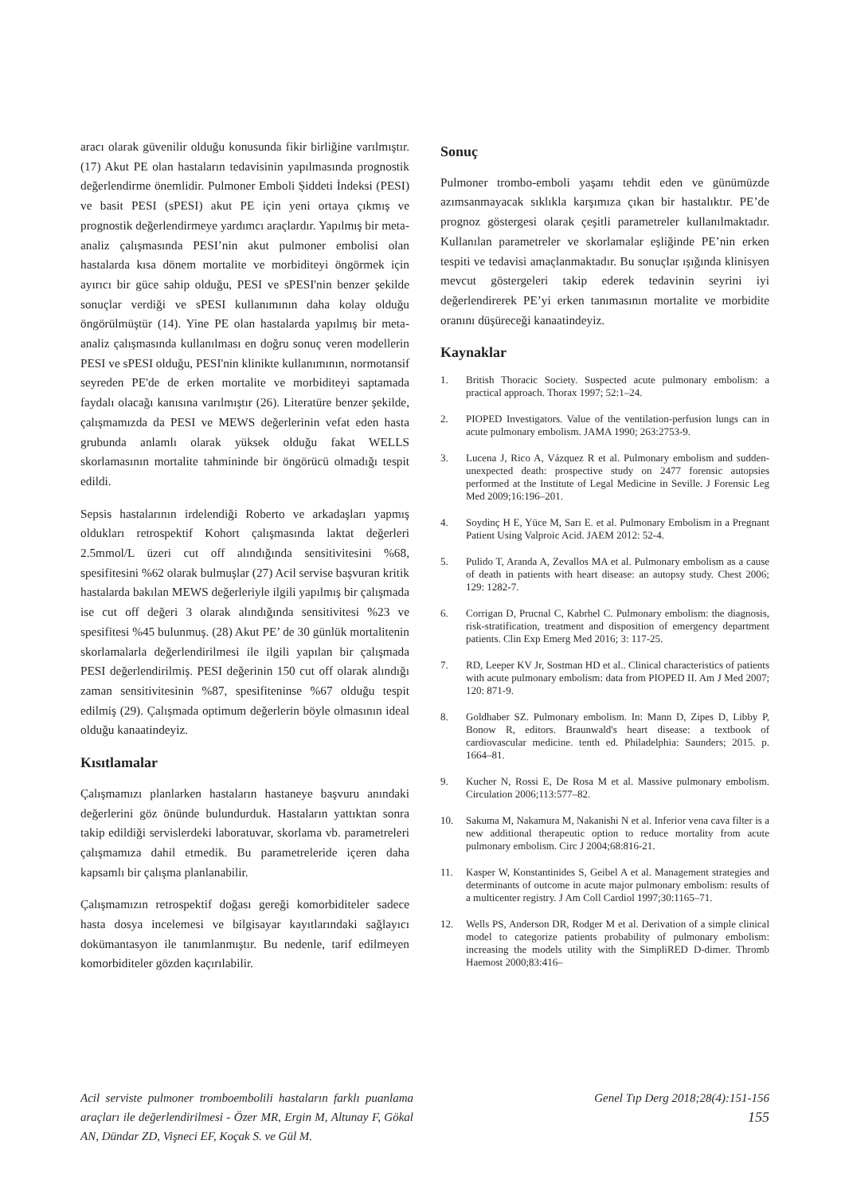aracı olarak güvenilir olduğu konusunda fikir birliğine varılmıştır. (17) Akut PE olan hastaların tedavisinin yapılmasında prognostik değerlendirme önemlidir. Pulmoner Emboli Şiddeti İndeksi (PESI) ve basit PESI (sPESI) akut PE için yeni ortaya çıkmış ve prognostik değerlendirmeye yardımcı araçlardır. Yapılmış bir meta-analiz çalışmasında PESI’nin akut pulmoner embolisi olan hastalarda kısa dönem mortalite ve morbiditeyi öngörmek için ayırıcı bir güce sahip olduğu, PESI ve sPESI'nin benzer şekilde sonuçlar verdiği ve sPESI kullanımının daha kolay olduğu öngörülmüştür (14). Yine PE olan hastalarda yapılmış bir meta- analiz çalışmasında kullanılması en doğru sonuç veren modellerin PESI ve sPESI olduğu, PESI'nin klinikte kullanımının, normotansif seyreden PE'de de erken mortalite ve morbiditeyi saptamada faydalı olacağı kanısına varılmıştır (26). Literatüre benzer şekilde, çalışmamızda da PESI ve MEWS değerlerinin vefat eden hasta grubunda anlamlı olarak yüksek olduğu fakat WELLS skorlamasının mortalite tahmininde bir öngörücü olmadığı tespit edildi.
Sepsis hastalarının irdelendiği Roberto ve arkadaşları yapmış oldukları retrospektif Kohort çalışmasında laktat değerleri 2.5mmol/L üzeri cut off alındığında sensitivitesini %68, spesifitesini %62 olarak bulmuşlar (27) Acil servise başvuran kritik hastalarda bakılan MEWS değerleriyle ilgili yapılmış bir çalışmada ise cut off değeri 3 olarak alındığında sensitivitesi %23 ve spesifitesi %45 bulunmuş. (28) Akut PE’ de 30 günlük mortalitenin skorlamalarla değerlendirilmesi ile ilgili yapılan bir çalışmada PESI değerlendirilmiş. PESI değerinin 150 cut off olarak alındığı zaman sensitivitesinin %87, spesifiteninse %67 olduğu tespit edilmiş (29). Çalışmada optimum değerlerin böyle olmasının ideal olduğu kanaatindeyiz.
Kısıtlamalar
Çalışmamızı planlarken hastaların hastaneye başvuru anındaki değerlerini göz önünde bulundurduk. Hastaların yattıktan sonra takip edildiği servislerdeki laboratuvar, skorlama vb. parametreleri çalışmamıza dahil etmedik. Bu parametreleride içeren daha kapsamlı bir çalışma planlanabilir.
Çalışmamızın retrospektif doğası gereği komorbiditeler sadece hasta dosya incelemesi ve bilgisayar kayıtlarındaki sağlayıcı dokümantasyon ile tanımlanmıştır. Bu nedenle, tarif edilmeyen komorbiditeler gözden kaçırılabilir.
Sonuç
Pulmoner trombo-emboli yaşamı tehdit eden ve günümüzde azımsanmayacak sıklıkla karşımıza çıkan bir hastalıktır. PE’de prognoz göstergesi olarak çeşitli parametreler kullanılmaktadır. Kullanılan parametreler ve skorlamalar eşliğinde PE’nin erken tespiti ve tedavisi amaçlanmaktadır. Bu sonuçlar ışığında klinisyen mevcut göstergeleri takip ederek tedavinin seyrini iyi değerlendirerek PE’yi erken tanımasının mortalite ve morbidite oranını düşüreceği kanaatindeyiz.
Kaynaklar
1. British Thoracic Society. Suspected acute pulmonary embolism: a practical approach. Thorax 1997; 52:1–24.
2. PIOPED Investigators. Value of the ventilation-perfusion lungs can in acute pulmonary embolism. JAMA 1990; 263:2753-9.
3. Lucena J, Rico A, Vázquez R et al. Pulmonary embolism and sudden-unexpected death: prospective study on 2477 forensic autopsies performed at the Institute of Legal Medicine in Seville. J Forensic Leg Med 2009;16:196–201.
4. Soydinç H E, Yüce M, Sarı E. et al. Pulmonary Embolism in a Pregnant Patient Using Valproic Acid. JAEM 2012: 52-4.
5. Pulido T, Aranda A, Zevallos MA et al. Pulmonary embolism as a cause of death in patients with heart disease: an autopsy study. Chest 2006; 129: 1282-7.
6. Corrigan D, Prucnal C, Kabrhel C. Pulmonary embolism: the diagnosis, risk-stratification, treatment and disposition of emergency department patients. Clin Exp Emerg Med 2016; 3: 117-25.
7. RD, Leeper KV Jr, Sostman HD et al.. Clinical characteristics of patients with acute pulmonary embolism: data from PIOPED II. Am J Med 2007; 120: 871-9.
8. Goldhaber SZ. Pulmonary embolism. In: Mann D, Zipes D, Libby P, Bonow R, editors. Braunwald's heart disease: a textbook of cardiovascular medicine. tenth ed. Philadelphia: Saunders; 2015. p. 1664–81.
9. Kucher N, Rossi E, De Rosa M et al. Massive pulmonary embolism. Circulation 2006;113:577–82.
10. Sakuma M, Nakamura M, Nakanishi N et al. Inferior vena cava filter is a new additional therapeutic option to reduce mortality from acute pulmonary embolism. Circ J 2004;68:816-21.
11. Kasper W, Konstantinides S, Geibel A et al. Management strategies and determinants of outcome in acute major pulmonary embolism: results of a multicenter registry. J Am Coll Cardiol 1997;30:1165–71.
12. Wells PS, Anderson DR, Rodger M et al. Derivation of a simple clinical model to categorize patients probability of pulmonary embolism: increasing the models utility with the SimpliRED D-dimer. Thromb Haemost 2000;83:416–
Acil serviste pulmoner tromboembolili hastaların farklı puanlama araçları ile değerlendirilmesi - Özer MR, Ergin M, Altunay F, Gökal AN, Dündar ZD, Vişneci EF, Koçak S. ve Gül M.
Genel Tıp Derg 2018;28(4):151-156
155